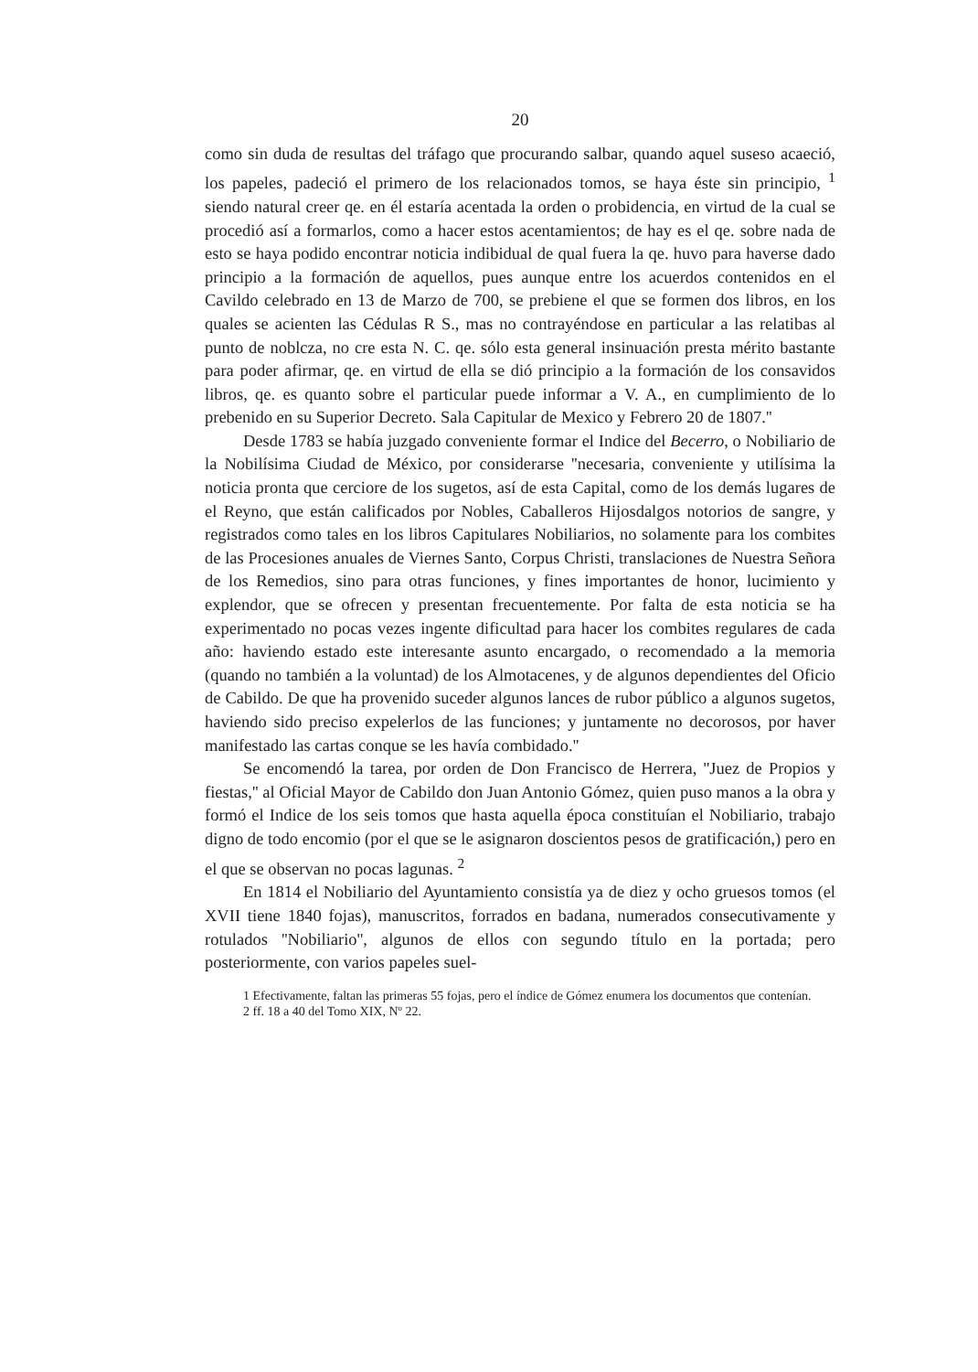20
como sin duda de resultas del tráfago que procurando salbar, quando aquel suseso acaeció, los papeles, padeció el primero de los relacionados tomos, se haya éste sin principio, <sup>1</sup> siendo natural creer qe. en él estaría acentada la orden o probidencia, en virtud de la cual se procedió así a formarlos, como a hacer estos acentamientos; de hay es el qe. sobre nada de esto se haya podido encontrar noticia indibidual de qual fuera la qe. huvo para haverse dado principio a la formación de aquellos, pues aunque entre los acuerdos contenidos en el Cavildo celebrado en 13 de Marzo de 700, se prebiene el que se formen dos libros, en los quales se acienten las Cédulas R S., mas no contrayéndose en particular a las relatibas al punto de noblcza, no cre esta N. C. qe. sólo esta general insinuación presta mérito bastante para poder afirmar, qe. en virtud de ella se dió principio a la formación de los consavidos libros, qe. es quanto sobre el particular puede informar a V. A., en cumplimiento de lo prebenido en su Superior Decreto. Sala Capitular de Mexico y Febrero 20 de 1807.''
Desde 1783 se había juzgado conveniente formar el Indice del Becerro, o Nobiliario de la Nobilísima Ciudad de México, por considerarse ''necesaria, conveniente y utilísima la noticia pronta que cerciore de los sugetos, así de esta Capital, como de los demás lugares de el Reyno, que están calificados por Nobles, Caballeros Hijosdalgos notorios de sangre, y registrados como tales en los libros Capitulares Nobiliarios, no solamente para los combites de las Procesiones anuales de Viernes Santo, Corpus Christi, translaciones de Nuestra Señora de los Remedios, sino para otras funciones, y fines importantes de honor, lucimiento y explendor, que se ofrecen y presentan frecuentemente. Por falta de esta noticia se ha experimentado no pocas vezes ingente dificultad para hacer los combites regulares de cada año: haviendo estado este interesante asunto encargado, o recomendado a la memoria (quando no también a la voluntad) de los Almotacenes, y de algunos dependientes del Oficio de Cabildo. De que ha provenido suceder algunos lances de rubor público a algunos sugetos, haviendo sido preciso expelerlos de las funciones; y juntamente no decorosos, por haver manifestado las cartas conque se les havía combidado.''
Se encomendó la tarea, por orden de Don Francisco de Herrera, ''Juez de Propios y fiestas,'' al Oficial Mayor de Cabildo don Juan Antonio Gómez, quien puso manos a la obra y formó el Indice de los seis tomos que hasta aquella época constituían el Nobiliario, trabajo digno de todo encomio (por el que se le asignaron doscientos pesos de gratificación,) pero en el que se observan no pocas lagunas. <sup>2</sup>
En 1814 el Nobiliario del Ayuntamiento consistía ya de diez y ocho gruesos tomos (el XVII tiene 1840 fojas), manuscritos, forrados en badana, numerados consecutivamente y rotulados ''Nobiliario'', algunos de ellos con segundo título en la portada; pero posteriormente, con varios papeles suel-
1 Efectivamente, faltan las primeras 55 fojas, pero el índice de Gómez enumera los documentos que contenían.
2 ff. 18 a 40 del Tomo XIX, Nº 22.